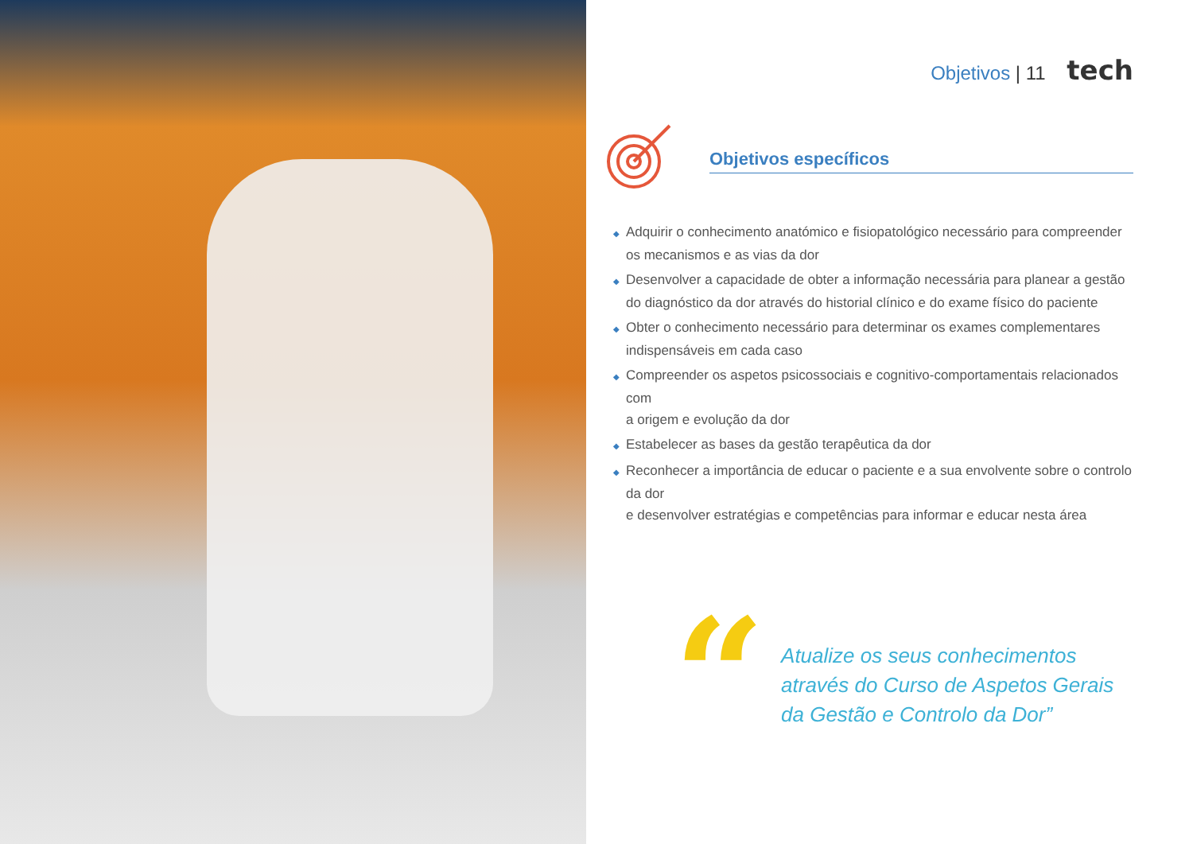Objetivos | 11 tech
Objetivos específicos
◆ Adquirir o conhecimento anatómico e fisiopatológico necessário para compreender
os mecanismos e as vias da dor
◆ Desenvolver a capacidade de obter a informação necessária para planear a gestão
do diagnóstico da dor através do historial clínico e do exame físico do paciente
◆ Obter o conhecimento necessário para determinar os exames complementares
indispensáveis em cada caso
◆ Compreender os aspetos psicossociais e cognitivo-comportamentais relacionados com
a origem e evolução da dor
◆ Estabelecer as bases da gestão terapêutica da dor
◆ Reconhecer a importância de educar o paciente e a sua envolvente sobre o controlo da dor
e desenvolver estratégias e competências para informar e educar nesta área
“
Atualize os seus conhecimentos
através do Curso de Aspetos Gerais
da Gestão e Controlo da Dor”